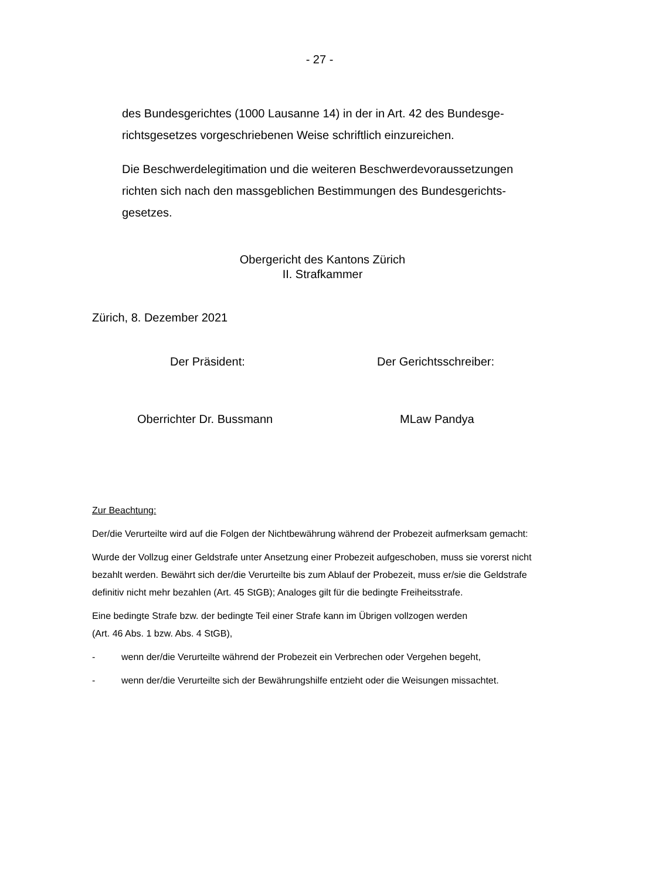- 27 -
des Bundesgerichtes (1000 Lausanne 14) in der in Art. 42 des Bundesge­richtsgesetzes vorgeschriebenen Weise schriftlich einzureichen.
Die Beschwerdelegitimation und die weiteren Beschwerdevoraussetzungen richten sich nach den massgeblichen Bestimmungen des Bundesgerichts­gesetzes.
Obergericht des Kantons Zürich
II. Strafkammer
Zürich, 8. Dezember 2021
Der Präsident: Der Gerichtsschreiber:
Oberrichter Dr. Bussmann MLaw Pandya
Zur Beachtung:
Der/die Verurteilte wird auf die Folgen der Nichtbewährung während der Probezeit aufmerksam gemacht:
Wurde der Vollzug einer Geldstrafe unter Ansetzung einer Probezeit aufgeschoben, muss sie vor­erst nicht bezahlt werden. Bewährt sich der/die Verurteilte bis zum Ablauf der Probezeit, muss er/sie die Geldstrafe definitiv nicht mehr bezahlen (Art. 45 StGB); Analoges gilt für die bedingte Freiheitsstrafe.
Eine bedingte Strafe bzw. der bedingte Teil einer Strafe kann im Übrigen vollzogen werden
(Art. 46 Abs. 1 bzw. Abs. 4 StGB),
- wenn der/die Verurteilte während der Probezeit ein Verbrechen oder Vergehen begeht,
- wenn der/die Verurteilte sich der Bewährungshilfe entzieht oder die Weisungen missachtet.